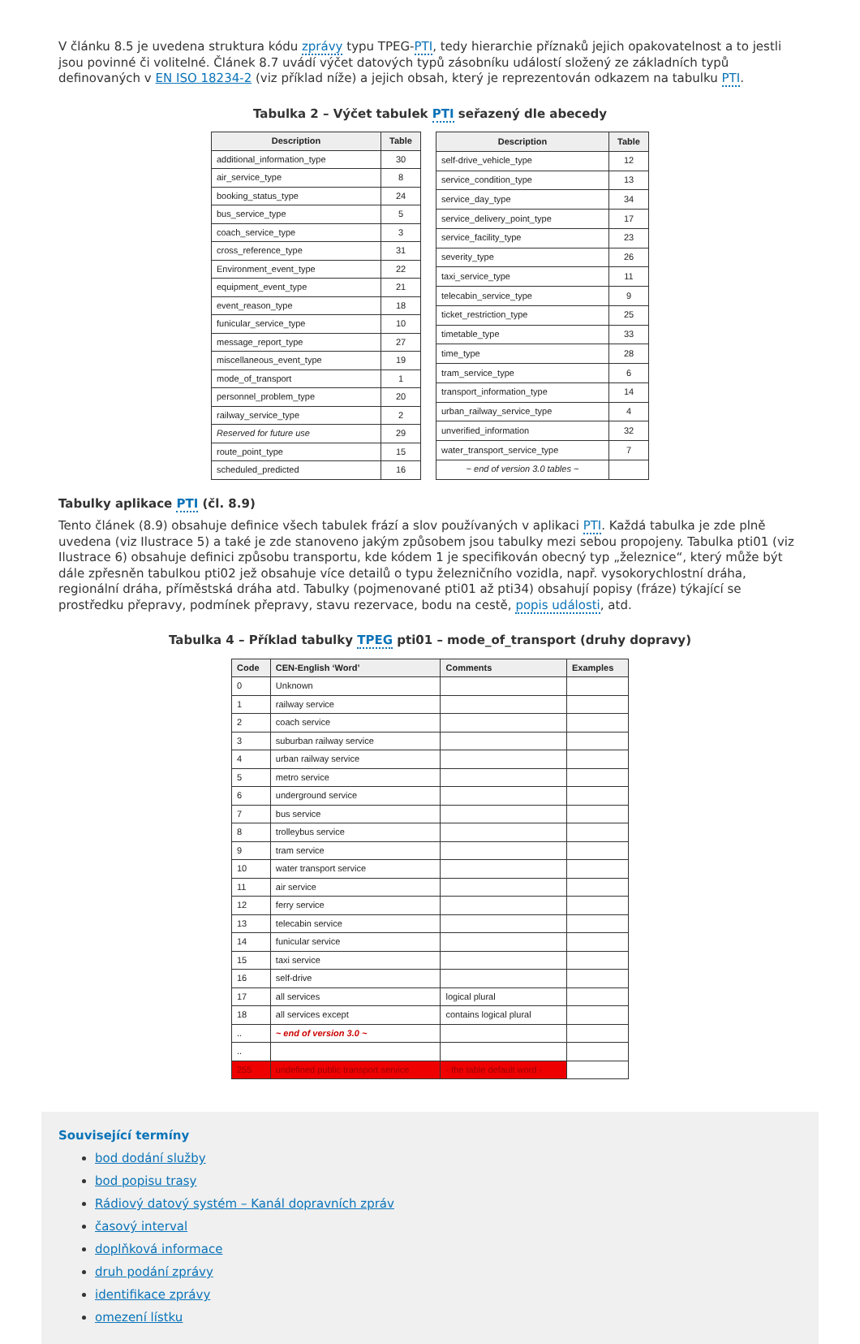V článku 8.5 je uvedena struktura kódu zprávy typu TPEG-PTI, tedy hierarchie příznaků jejich opakovatelnost a to jestli jsou povinné či volitelné. Článek 8.7 uvádí výčet datových typů zásobníku událostí složený ze základních typů definovaných v EN ISO 18234-2 (viz příklad níže) a jejich obsah, který je reprezentován odkazem na tabulku PTI.
Tabulka 2 – Výčet tabulek PTI seřazený dle abecedy
| Description | Table |
| --- | --- |
| additional_information_type | 30 |
| air_service_type | 8 |
| booking_status_type | 24 |
| bus_service_type | 5 |
| coach_service_type | 3 |
| cross_reference_type | 31 |
| Environment_event_type | 22 |
| equipment_event_type | 21 |
| event_reason_type | 18 |
| funicular_service_type | 10 |
| message_report_type | 27 |
| miscellaneous_event_type | 19 |
| mode_of_transport | 1 |
| personnel_problem_type | 20 |
| railway_service_type | 2 |
| Reserved for future use | 29 |
| route_point_type | 15 |
| scheduled_predicted | 16 |
| Description | Table |
| --- | --- |
| self-drive_vehicle_type | 12 |
| service_condition_type | 13 |
| service_day_type | 34 |
| service_delivery_point_type | 17 |
| service_facility_type | 23 |
| severity_type | 26 |
| taxi_service_type | 11 |
| telecabin_service_type | 9 |
| ticket_restriction_type | 25 |
| timetable_type | 33 |
| time_type | 28 |
| tram_service_type | 6 |
| transport_information_type | 14 |
| urban_railway_service_type | 4 |
| unverified_information | 32 |
| water_transport_service_type | 7 |
| ~ end of version 3.0 tables ~ | |
Tabulky aplikace PTI (čl. 8.9)
Tento článek (8.9) obsahuje definice všech tabulek frází a slov používaných v aplikaci PTI. Každá tabulka je zde plně uvedena (viz Ilustrace 5) a také je zde stanoveno jakým způsobem jsou tabulky mezi sebou propojeny. Tabulka pti01 (viz Ilustrace 6) obsahuje definici způsobu transportu, kde kódem 1 je specifikován obecný typ „železnice“, který může být dále zpřesněn tabulkou pti02 jež obsahuje více detailů o typu železničního vozidla, např. vysokorychlostní dráha, regionální dráha, příměstská dráha atd. Tabulky (pojmenované pti01 až pti34) obsahují popisy (fráze) týkající se prostředku přepravy, podmínek přepravy, stavu rezervace, bodu na cestě, popis události, atd.
Tabulka 4 – Příklad tabulky TPEG pti01 – mode_of_transport (druhy dopravy)
| Code | CEN-English ‘Word’ | Comments | Examples |
| --- | --- | --- | --- |
| 0 | Unknown | | |
| 1 | railway service | | |
| 2 | coach service | | |
| 3 | suburban railway service | | |
| 4 | urban railway service | | |
| 5 | metro service | | |
| 6 | underground service | | |
| 7 | bus service | | |
| 8 | trolleybus service | | |
| 9 | tram service | | |
| 10 | water transport service | | |
| 11 | air service | | |
| 12 | ferry service | | |
| 13 | telecabin service | | |
| 14 | funicular service | | |
| 15 | taxi service | | |
| 16 | self-drive | | |
| 17 | all services | logical plural | |
| 18 | all services except | contains logical plural | |
| .. | ~ end of version 3.0 ~ | | |
| .. | | | |
| 255 | undefined public transport service | - the table default word - | |
Související termíny
bod dodání služby
bod popisu trasy
Rádiový datový systém – Kanál dopravních zpráv
časový interval
doplňková informace
druh podání zprávy
identifikace zprávy
omezení lístku